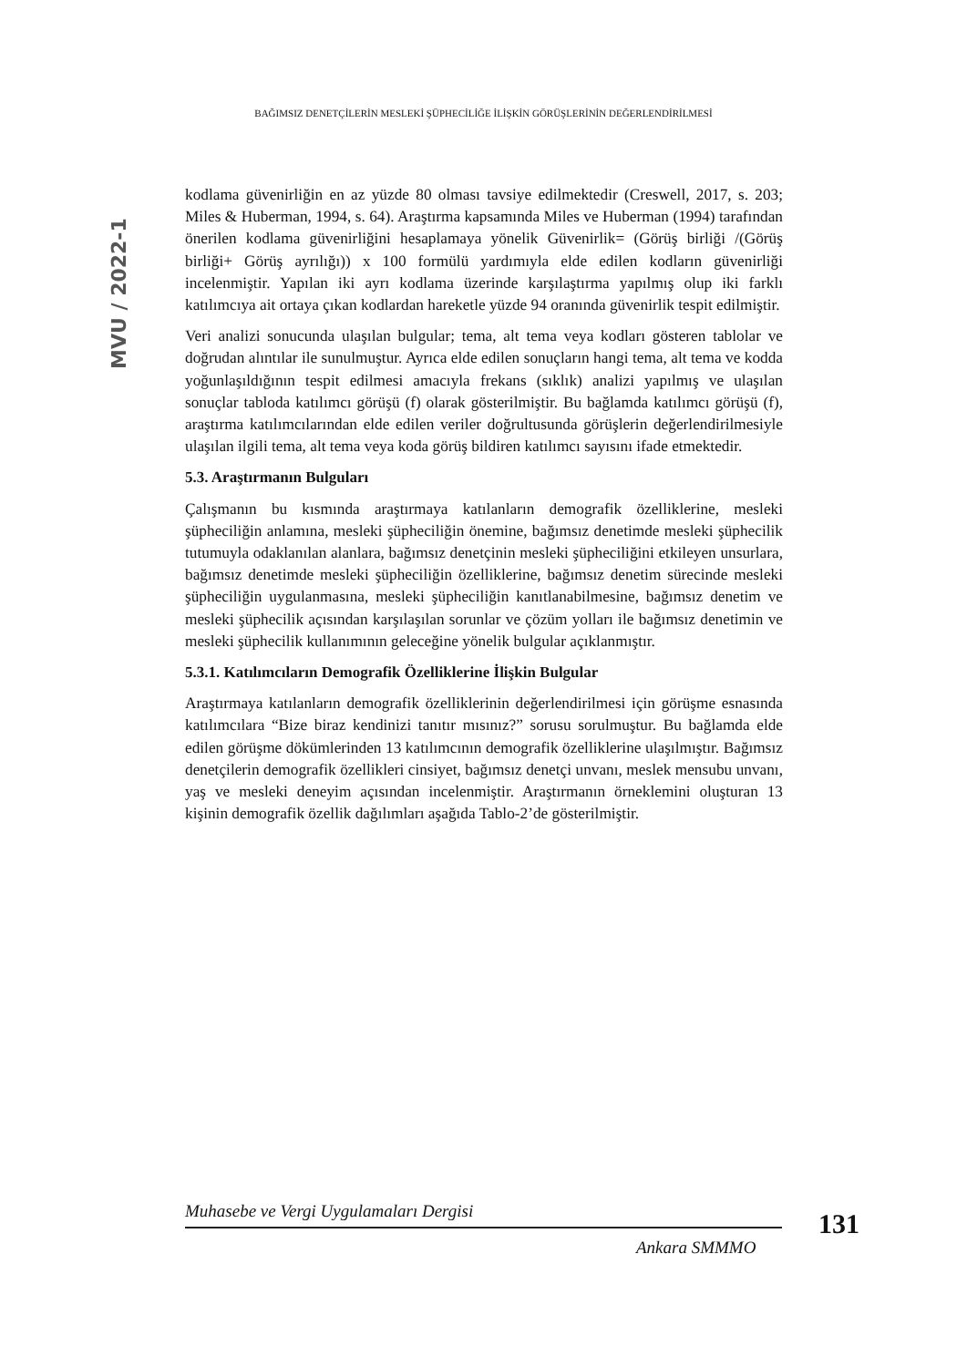BAĞIMSIZ DENETÇİLERİN MESLEKİ ŞÜPHECİLİĞE İLİŞKİN GÖRÜŞLERİNİN DEĞERLENDİRİLMESİ
MVU / 2022-1
kodlama güvenirliğin en az yüzde 80 olması tavsiye edilmektedir (Creswell, 2017, s. 203; Miles & Huberman, 1994, s. 64). Araştırma kapsamında Miles ve Huberman (1994) tarafından önerilen kodlama güvenirliğini hesaplamaya yönelik Güvenirlik= (Görüş birliği /(Görüş birliği+ Görüş ayrılığı)) x 100 formülü yardımıyla elde edilen kodların güvenirliği incelenmiştir. Yapılan iki ayrı kodlama üzerinde karşılaştırma yapılmış olup iki farklı katılımcıya ait ortaya çıkan kodlardan hareketle yüzde 94 oranında güvenirlik tespit edilmiştir.
Veri analizi sonucunda ulaşılan bulgular; tema, alt tema veya kodları gösteren tablolar ve doğrudan alıntılar ile sunulmuştur. Ayrıca elde edilen sonuçların hangi tema, alt tema ve kodda yoğunlaşıldığının tespit edilmesi amacıyla frekans (sıklık) analizi yapılmış ve ulaşılan sonuçlar tabloda katılımcı görüşü (f) olarak gösterilmiştir. Bu bağlamda katılımcı görüşü (f), araştırma katılımcılarından elde edilen veriler doğrultusunda görüşlerin değerlendirilmesiyle ulaşılan ilgili tema, alt tema veya koda görüş bildiren katılımcı sayısını ifade etmektedir.
5.3. Araştırmanın Bulguları
Çalışmanın bu kısmında araştırmaya katılanların demografik özelliklerine, mesleki şüpheciliğin anlamına, mesleki şüpheciliğin önemine, bağımsız denetimde mesleki şüphecilik tutumuyla odaklanılan alanlara, bağımsız denetçinin mesleki şüpheciliğini etkileyen unsurlara, bağımsız denetimde mesleki şüpheciliğin özelliklerine, bağımsız denetim sürecinde mesleki şüpheciliğin uygulanmasına, mesleki şüpheciliğin kanıtlanabilmesine, bağımsız denetim ve mesleki şüphecilik açısından karşılaşılan sorunlar ve çözüm yolları ile bağımsız denetimin ve mesleki şüphecilik kullanımının geleceğine yönelik bulgular açıklanmıştır.
5.3.1. Katılımcıların Demografik Özelliklerine İlişkin Bulgular
Araştırmaya katılanların demografik özelliklerinin değerlendirilmesi için görüşme esnasında katılımcılara “Bize biraz kendinizi tanıtır mısınız?” sorusu sorulmuştur. Bu bağlamda elde edilen görüşme dökümlerinden 13 katılımcının demografik özelliklerine ulaşılmıştır. Bağımsız denetçilerin demografik özellikleri cinsiyet, bağımsız denetçi unvanı, meslek mensubu unvanı, yaş ve mesleki deneyim açısından incelenmiştir. Araştırmanın örneklemini oluşturan 13 kişinin demografik özellik dağılımları aşağıda Tablo-2’de gösterilmiştir.
Muhasebe ve Vergi Uygulamaları Dergisi
131
Ankara SMMMO